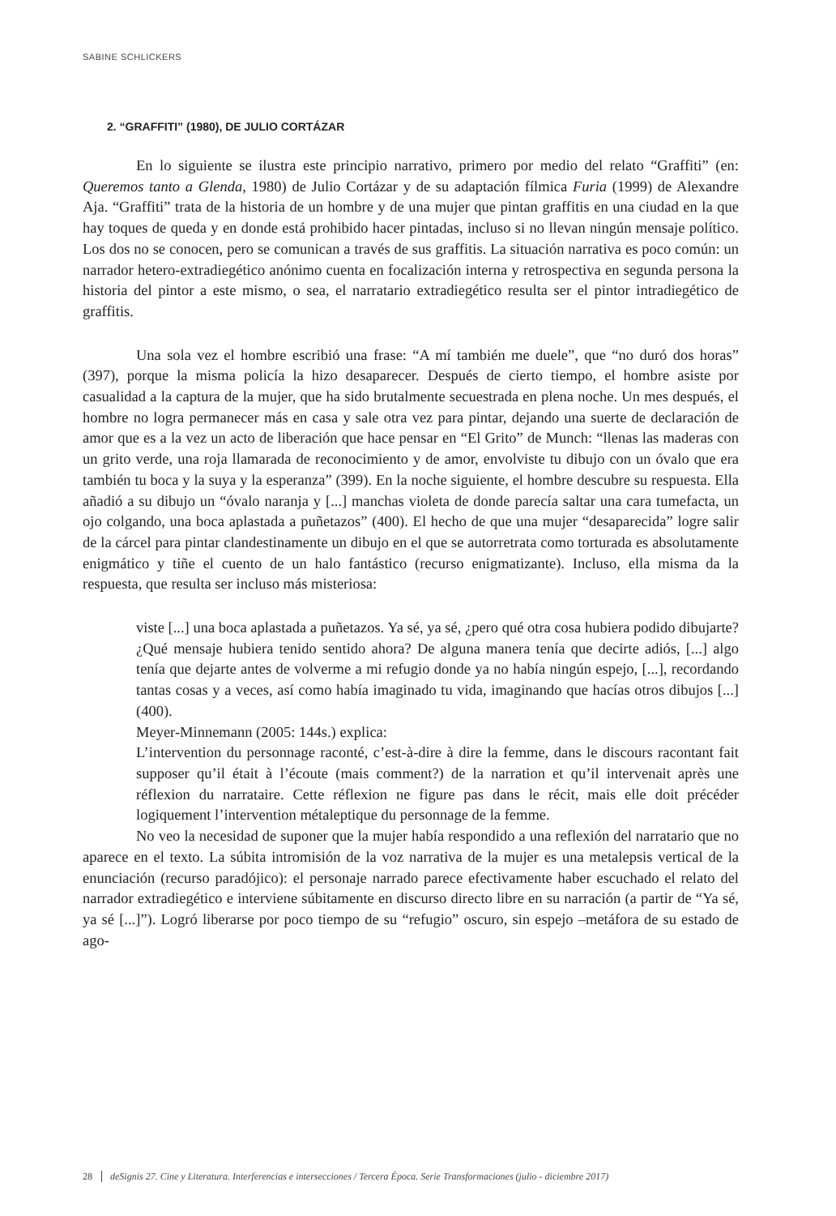SABINE SCHLICKERS
2. “GRAFFITI” (1980), DE JULIO CORTÁZAR
En lo siguiente se ilustra este principio narrativo, primero por medio del relato “Graffiti” (en: Queremos tanto a Glenda, 1980) de Julio Cortázar y de su adaptación fílmica Furia (1999) de Alexandre Aja. “Graffiti” trata de la historia de un hombre y de una mujer que pintan graffitis en una ciudad en la que hay toques de queda y en donde está prohibido hacer pintadas, incluso si no llevan ningún mensaje político. Los dos no se conocen, pero se comunican a través de sus graffitis. La situación narrativa es poco común: un narrador hetero-extradiegético anónimo cuenta en focalización interna y retrospectiva en segunda persona la historia del pintor a este mismo, o sea, el narratario extradiegético resulta ser el pintor intradiegético de graffitis.
Una sola vez el hombre escribió una frase: “A mí también me duele”, que “no duró dos horas” (397), porque la misma policía la hizo desaparecer. Después de cierto tiempo, el hombre asiste por casualidad a la captura de la mujer, que ha sido brutalmente secuestrada en plena noche. Un mes después, el hombre no logra permanecer más en casa y sale otra vez para pintar, dejando una suerte de declaración de amor que es a la vez un acto de liberación que hace pensar en “El Grito” de Munch: “llenas las maderas con un grito verde, una roja llamarada de reconocimiento y de amor, envolviste tu dibujo con un óvalo que era también tu boca y la suya y la esperanza” (399). En la noche siguiente, el hombre descubre su respuesta. Ella añadió a su dibujo un “óvalo naranja y [...] manchas violeta de donde parecía saltar una cara tumefacta, un ojo colgando, una boca aplastada a puñetazos” (400). El hecho de que una mujer “desaparecida” logre salir de la cárcel para pintar clandestinamente un dibujo en el que se autorretrata como torturada es absolutamente enigmático y tiñe el cuento de un halo fantástico (recurso enigmatizante). Incluso, ella misma da la respuesta, que resulta ser incluso más misteriosa:
viste [...] una boca aplastada a puñetazos. Ya sé, ya sé, ¿pero qué otra cosa hubiera podido dibujarte? ¿Qué mensaje hubiera tenido sentido ahora? De alguna manera tenía que decirte adiós, [...] algo tenía que dejarte antes de volverme a mi refugio donde ya no había ningún espejo, [...], recordando tantas cosas y a veces, así como había imaginado tu vida, imaginando que hacías otros dibujos [...] (400).
Meyer-Minnemann (2005: 144s.) explica:
L’intervention du personnage raconté, c’est-à-dire à dire la femme, dans le discours racontant fait supposer qu’il était à l’écoute (mais comment?) de la narration et qu’il intervenait après une réflexion du narrataire. Cette réflexion ne figure pas dans le récit, mais elle doit précéder logiquement l’intervention métaleptique du personnage de la femme.
No veo la necesidad de suponer que la mujer había respondido a una reflexión del narratario que no aparece en el texto. La súbita intromisión de la voz narrativa de la mujer es una metalepsis vertical de la enunciación (recurso paradójico): el personaje narrado parece efectivamente haber escuchado el relato del narrador extradiegético e interviene súbitamente en discurso directo libre en su narración (a partir de “Ya sé, ya sé [...]”). Logró liberarse por poco tiempo de su “refugio” oscuro, sin espejo –metáfora de su estado de ago-
28 deSignis 27. Cine y Literatura. Interferencias e intersecciones / Tercera Época. Serie Transformaciones (julio - diciembre 2017)